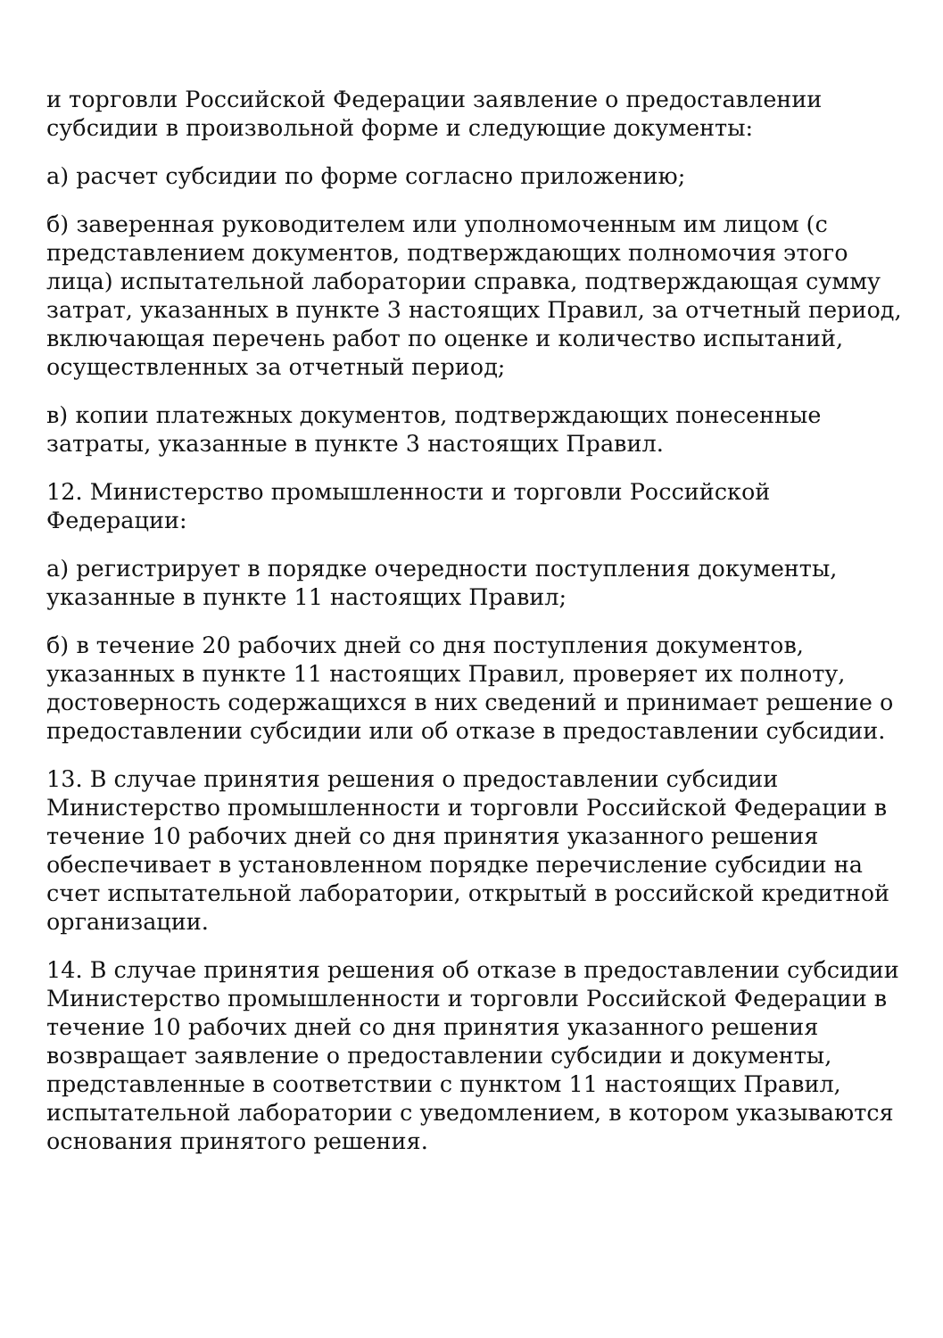и торговли Российской Федерации заявление о предоставлении субсидии в произвольной форме и следующие документы:
а) расчет субсидии по форме согласно приложению;
б) заверенная руководителем или уполномоченным им лицом (с представлением документов, подтверждающих полномочия этого лица) испытательной лаборатории справка, подтверждающая сумму затрат, указанных в пункте 3 настоящих Правил, за отчетный период, включающая перечень работ по оценке и количество испытаний, осуществленных за отчетный период;
в) копии платежных документов, подтверждающих понесенные затраты, указанные в пункте 3 настоящих Правил.
12. Министерство промышленности и торговли Российской Федерации:
а) регистрирует в порядке очередности поступления документы, указанные в пункте 11 настоящих Правил;
б) в течение 20 рабочих дней со дня поступления документов, указанных в пункте 11 настоящих Правил, проверяет их полноту, достоверность содержащихся в них сведений и принимает решение о предоставлении субсидии или об отказе в предоставлении субсидии.
13. В случае принятия решения о предоставлении субсидии Министерство промышленности и торговли Российской Федерации в течение 10 рабочих дней со дня принятия указанного решения обеспечивает в установленном порядке перечисление субсидии на счет испытательной лаборатории, открытый в российской кредитной организации.
14. В случае принятия решения об отказе в предоставлении субсидии Министерство промышленности и торговли Российской Федерации в течение 10 рабочих дней со дня принятия указанного решения возвращает заявление о предоставлении субсидии и документы, представленные в соответствии с пунктом 11 настоящих Правил, испытательной лаборатории с уведомлением, в котором указываются основания принятого решения.